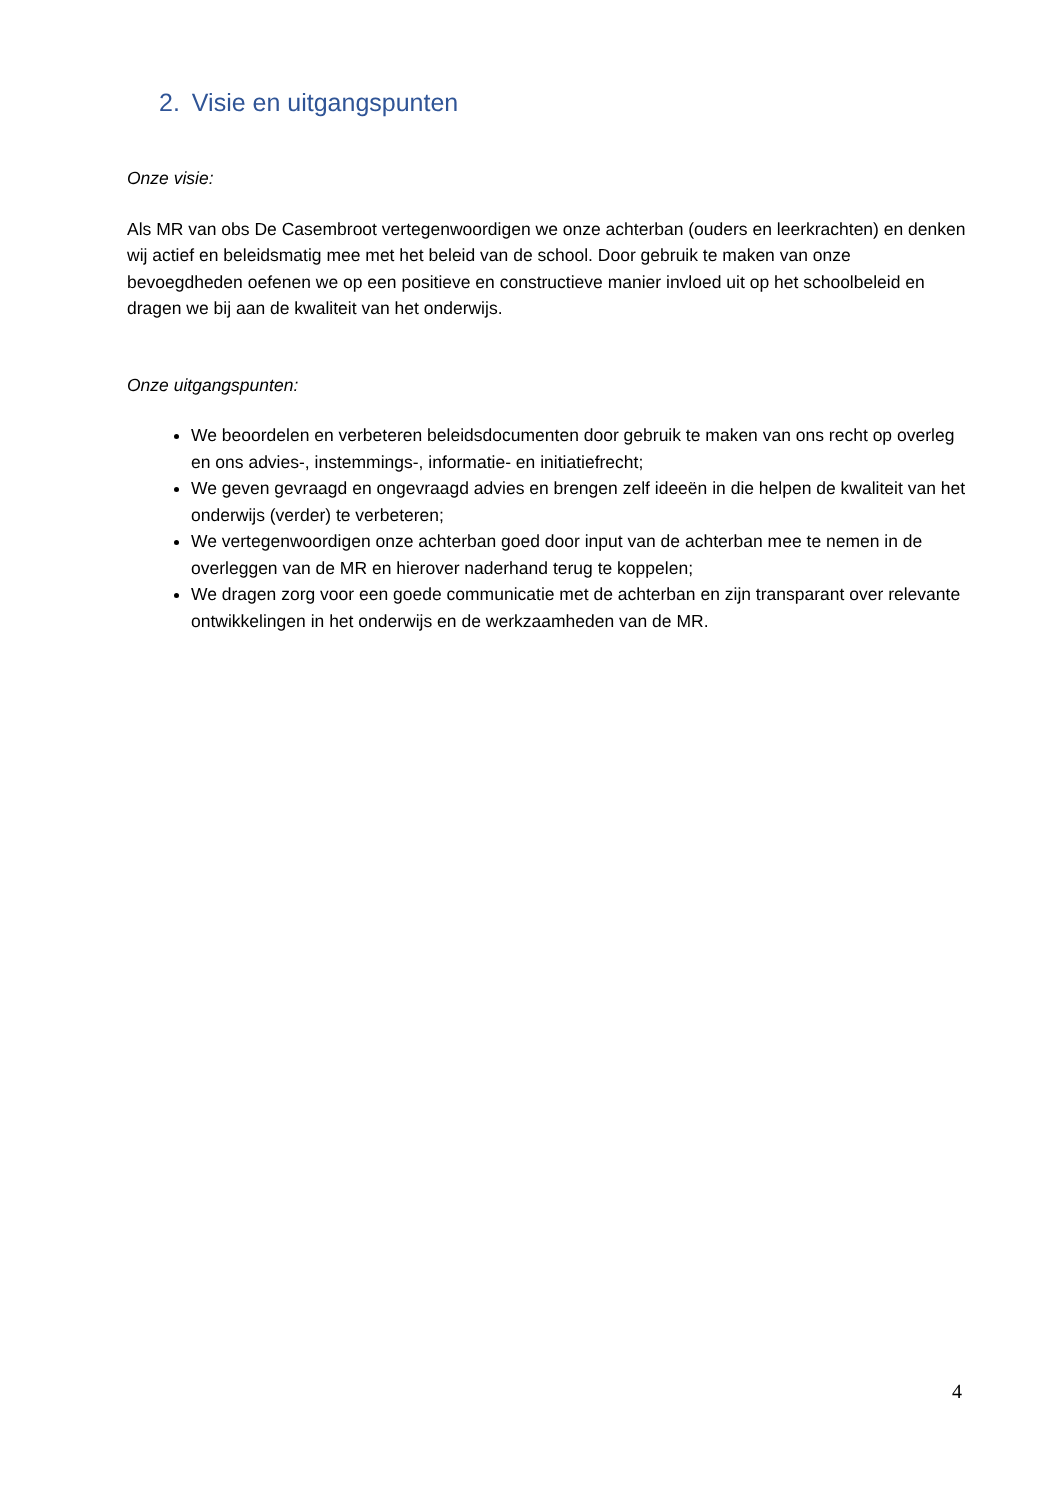2. Visie en uitgangspunten
Onze visie:
Als MR van obs De Casembroot vertegenwoordigen we onze achterban (ouders en leerkrachten) en denken wij actief en beleidsmatig mee met het beleid van de school. Door gebruik te maken van onze bevoegdheden oefenen we op een positieve en constructieve manier invloed uit op het schoolbeleid en dragen we bij aan de kwaliteit van het onderwijs.
Onze uitgangspunten:
We beoordelen en verbeteren beleidsdocumenten door gebruik te maken van ons recht op overleg en ons advies-, instemmings-, informatie- en initiatiefrecht;
We geven gevraagd en ongevraagd advies en brengen zelf ideeën in die helpen de kwaliteit van het onderwijs (verder) te verbeteren;
We vertegenwoordigen onze achterban goed door input van de achterban mee te nemen in de overleggen van de MR en hierover naderhand terug te koppelen;
We dragen zorg voor een goede communicatie met de achterban en zijn transparant over relevante ontwikkelingen in het onderwijs en de werkzaamheden van de MR.
4